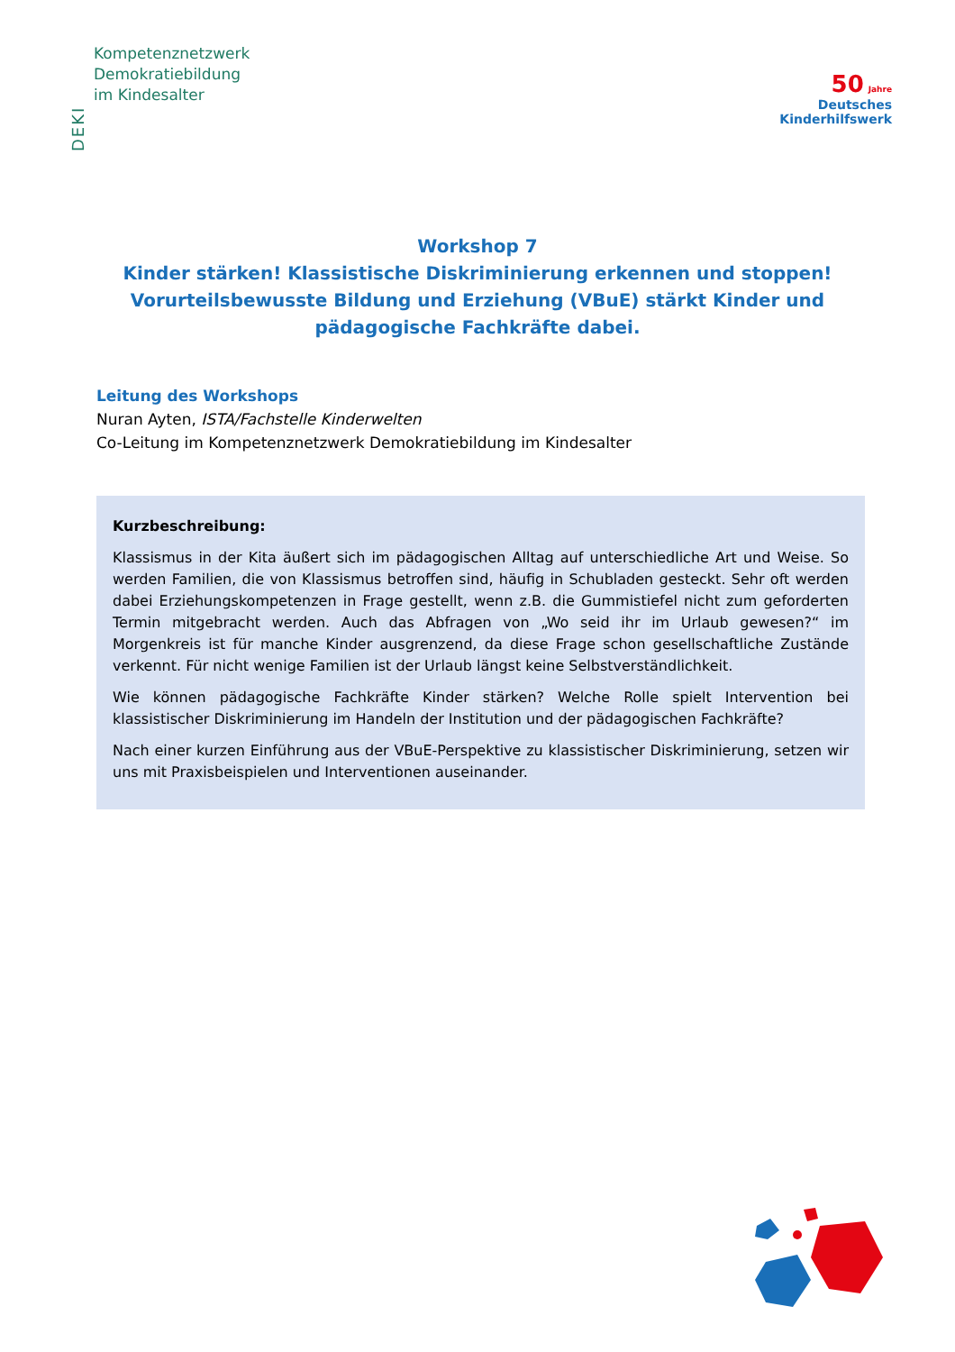DEKI
Kompetenznetzwerk
Demokratiebildung
im Kindesalter
50 Jahre
Deutsches
Kinderhilfswerk
Workshop 7
Kinder stärken! Klassistische Diskriminierung erkennen und stoppen!
Vorurteilsbewusste Bildung und Erziehung (VBuE) stärkt Kinder und
pädagogische Fachkräfte dabei.
Leitung des Workshops
Nuran Ayten, ISTA/Fachstelle Kinderwelten
Co-Leitung im Kompetenznetzwerk Demokratiebildung im Kindesalter
Kurzbeschreibung:
Klassismus in der Kita äußert sich im pädagogischen Alltag auf unterschiedliche Art und Weise. So werden Familien, die von Klassismus betroffen sind, häufig in Schubladen gesteckt. Sehr oft werden dabei Erziehungskompetenzen in Frage gestellt, wenn z.B. die Gummistiefel nicht zum geforderten Termin mitgebracht werden. Auch das Abfragen von „Wo seid ihr im Urlaub gewesen?“ im Morgenkreis ist für manche Kinder ausgrenzend, da diese Frage schon gesellschaftliche Zustände verkennt. Für nicht wenige Familien ist der Urlaub längst keine Selbstverständlichkeit.
Wie können pädagogische Fachkräfte Kinder stärken? Welche Rolle spielt Intervention bei klassistischer Diskriminierung im Handeln der Institution und der pädagogischen Fachkräfte?
Nach einer kurzen Einführung aus der VBuE-Perspektive zu klassistischer Diskriminierung, setzen wir uns mit Praxisbeispielen und Interventionen auseinander.